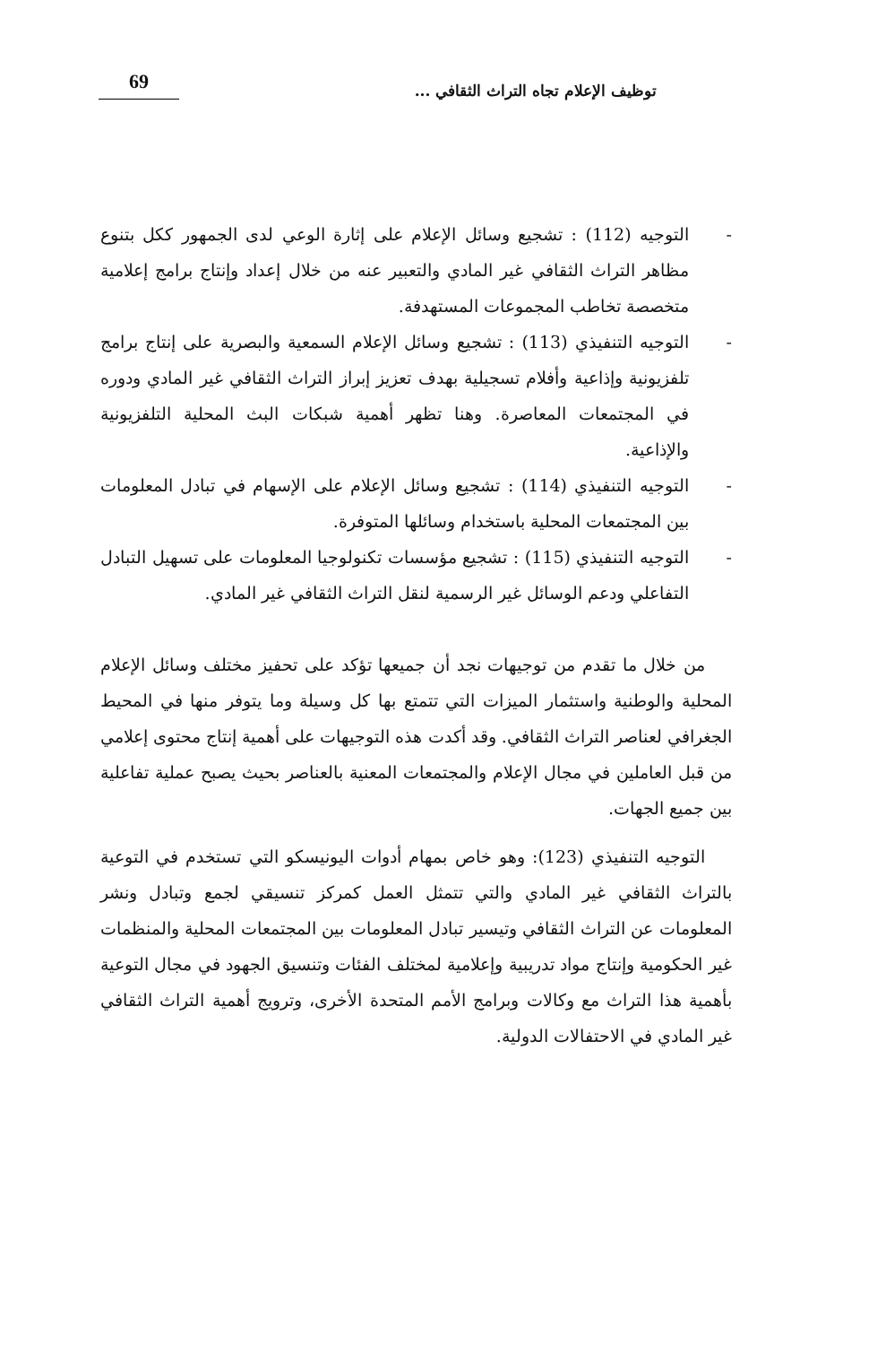توظيف الإعلام تجاه التراث الثقافي ...
69
- التوجيه (112) : تشجيع وسائل الإعلام على إثارة الوعي لدى الجمهور ككل بتنوع مظاهر التراث الثقافي غير المادي والتعبير عنه من خلال إعداد وإنتاج برامج إعلامية متخصصة تخاطب المجموعات المستهدفة.
- التوجيه التنفيذي (113) : تشجيع وسائل الإعلام السمعية والبصرية على إنتاج برامج تلفزيونية وإذاعية وأفلام تسجيلية بهدف تعزيز إبراز التراث الثقافي غير المادي ودوره في المجتمعات المعاصرة. وهنا تظهر أهمية شبكات البث المحلية التلفزيونية والإذاعية.
- التوجيه التنفيذي (114) : تشجيع وسائل الإعلام على الإسهام في تبادل المعلومات بين المجتمعات المحلية باستخدام وسائلها المتوفرة.
- التوجيه التنفيذي (115) : تشجيع مؤسسات تكنولوجيا المعلومات على تسهيل التبادل التفاعلي ودعم الوسائل غير الرسمية لنقل التراث الثقافي غير المادي.
من خلال ما تقدم من توجيهات نجد أن جميعها تؤكد على تحفيز مختلف وسائل الإعلام المحلية والوطنية واستثمار الميزات التي تتمتع بها كل وسيلة وما يتوفر منها في المحيط الجغرافي لعناصر التراث الثقافي. وقد أكدت هذه التوجيهات على أهمية إنتاج محتوى إعلامي من قبل العاملين في مجال الإعلام والمجتمعات المعنية بالعناصر بحيث يصبح عملية تفاعلية بين جميع الجهات.
التوجيه التنفيذي (123): وهو خاص بمهام أدوات اليونيسكو التي تستخدم في التوعية بالتراث الثقافي غير المادي والتي تتمثل العمل كمركز تنسيقي لجمع وتبادل ونشر المعلومات عن التراث الثقافي وتيسير تبادل المعلومات بين المجتمعات المحلية والمنظمات غير الحكومية وإنتاج مواد تدريبية وإعلامية لمختلف الفئات وتنسيق الجهود في مجال التوعية بأهمية هذا التراث مع وكالات وبرامج الأمم المتحدة الأخرى، وترويج أهمية التراث الثقافي غير المادي في الاحتفالات الدولية.